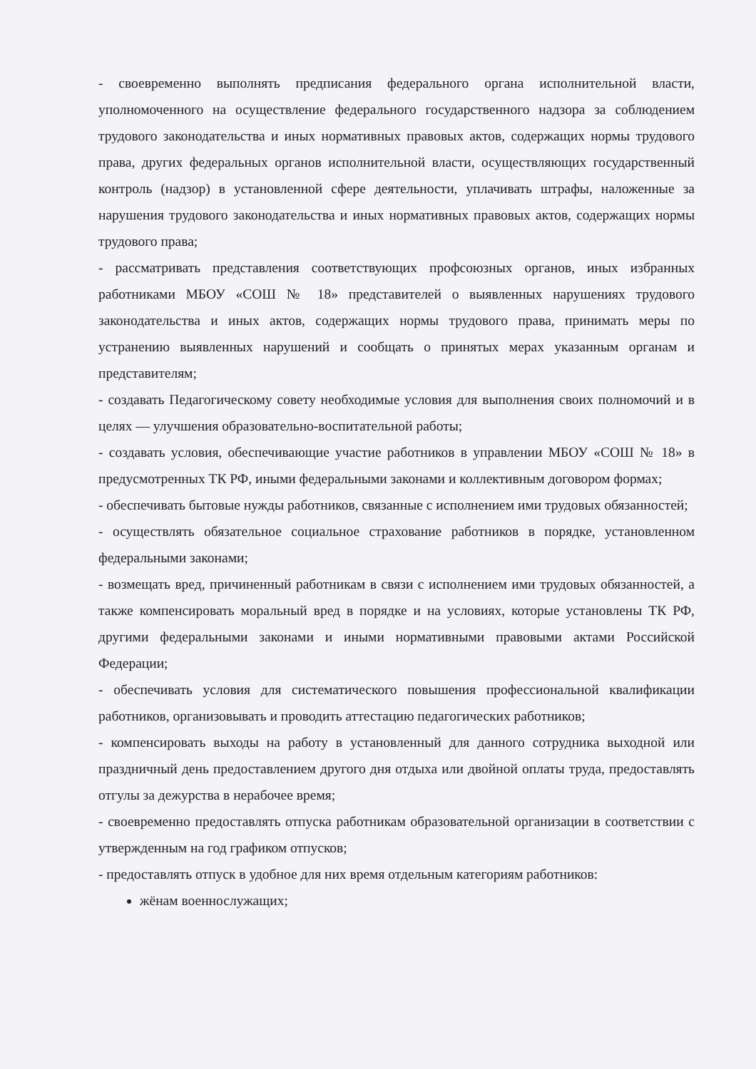- своевременно выполнять предписания федерального органа исполнительной власти, уполномоченного на осуществление федерального государственного надзора за соблюдением трудового законодательства и иных нормативных правовых актов, содержащих нормы трудового права, других федеральных органов исполнительной власти, осуществляющих государственный контроль (надзор) в установленной сфере деятельности, уплачивать штрафы, наложенные за нарушения трудового законодательства и иных нормативных правовых актов, содержащих нормы трудового права;
- рассматривать представления соответствующих профсоюзных органов, иных избранных работниками МБОУ «СОШ № 18» представителей о выявленных нарушениях трудового законодательства и иных актов, содержащих нормы трудового права, принимать меры по устранению выявленных нарушений и сообщать о принятых мерах указанным органам и представителям;
- создавать Педагогическому совету необходимые условия для выполнения своих полномочий и в целях — улучшения образовательно-воспитательной работы;
- создавать условия, обеспечивающие участие работников в управлении МБОУ «СОШ № 18» в предусмотренных ТК РФ, иными федеральными законами и коллективным договором формах;
- обеспечивать бытовые нужды работников, связанные с исполнением ими трудовых обязанностей;
- осуществлять обязательное социальное страхование работников в порядке, установленном федеральными законами;
- возмещать вред, причиненный работникам в связи с исполнением ими трудовых обязанностей, а также компенсировать моральный вред в порядке и на условиях, которые установлены ТК РФ, другими федеральными законами и иными нормативными правовыми актами Российской Федерации;
- обеспечивать условия для систематического повышения профессиональной квалификации работников, организовывать и проводить аттестацию педагогических работников;
- компенсировать выходы на работу в установленный для данного сотрудника выходной или праздничный день предоставлением другого дня отдыха или двойной оплаты труда, предоставлять отгулы за дежурства в нерабочее время;
- своевременно предоставлять отпуска работникам образовательной организации в соответствии с утвержденным на год графиком отпусков;
- предоставлять отпуск в удобное для них время отдельным категориям работников:
жёнам военнослужащих;